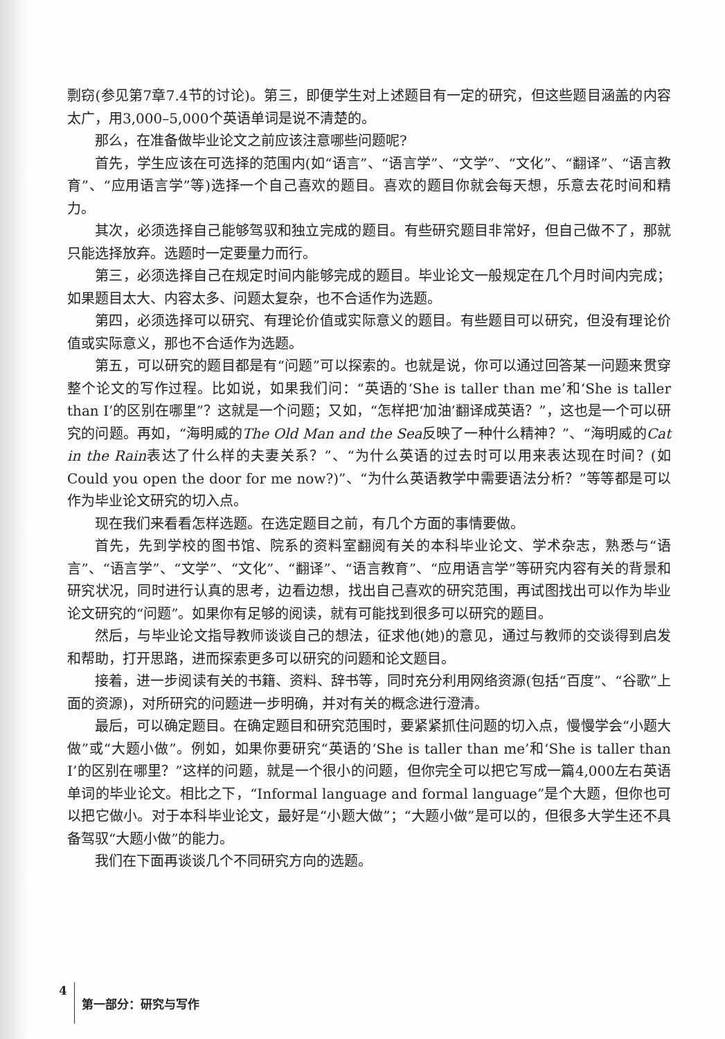剽窃(参见第7章7.4节的讨论)。第三，即便学生对上述题目有一定的研究，但这些题目涵盖的内容太广，用3,000–5,000个英语单词是说不清楚的。
那么，在准备做毕业论文之前应该注意哪些问题呢?
首先，学生应该在可选择的范围内(如“语言”、“语言学”、“文学”、“文化”、“翻译”、“语言教育”、“应用语言学”等)选择一个自己喜欢的题目。喜欢的题目你就会每天想，乐意去花时间和精力。
其次，必须选择自己能够驾驭和独立完成的题目。有些研究题目非常好，但自己做不了，那就只能选择放弃。选题时一定要量力而行。
第三，必须选择自己在规定时间内能够完成的题目。毕业论文一般规定在几个月时间内完成；如果题目太大、内容太多、问题太复杂，也不合适作为选题。
第四，必须选择可以研究、有理论价值或实际意义的题目。有些题目可以研究，但没有理论价值或实际意义，那也不合适作为选题。
第五，可以研究的题目都是有“问题”可以探索的。也就是说，你可以通过回答某一问题来贯穿整个论文的写作过程。比如说，如果我们问：“英语的‘She is taller than me’和‘She is taller than I’的区别在哪里”？这就是一个问题；又如，“怎样把‘加油’翻译成英语？”，这也是一个可以研究的问题。再如，“海明威的The Old Man and the Sea反映了一种什么精神？”、“海明威的Cat in the Rain表达了什么样的夫妻关系？”、“为什么英语的过去时可以用来表达现在时间？(如Could you open the door for me now?)”、“为什么英语教学中需要语法分析？”等等都是可以作为毕业论文研究的切入点。
现在我们来看看怎样选题。在选定题目之前，有几个方面的事情要做。
首先，先到学校的图书馆、院系的资料室翻阅有关的本科毕业论文、学术杂志，熟悉与“语言”、“语言学”、“文学”、“文化”、“翻译”、“语言教育”、“应用语言学”等研究内容有关的背景和研究状况，同时进行认真的思考，边看边想，找出自己喜欢的研究范围，再试图找出可以作为毕业论文研究的“问题”。如果你有足够的阅读，就有可能找到很多可以研究的题目。
然后，与毕业论文指导教师谈谈自己的想法，征求他(她)的意见，通过与教师的交谈得到启发和帮助，打开思路，进而探索更多可以研究的问题和论文题目。
接着，进一步阅读有关的书籍、资料、辞书等，同时充分利用网络资源(包括“百度”、“谷歌”上面的资源)，对所研究的问题进一步明确，并对有关的概念进行澄清。
最后，可以确定题目。在确定题目和研究范围时，要紧紧抓住问题的切入点，慢慢学会“小题大做”或“大题小做”。例如，如果你要研究“英语的‘She is taller than me’和‘She is taller than I’的区别在哪里？”这样的问题，就是一个很小的问题，但你完全可以把它写成一篇4,000左右英语单词的毕业论文。相比之下，“Informal language and formal language”是个大题，但你也可以把它做小。对于本科毕业论文，最好是“小题大做”；“大题小做”是可以的，但很多大学生还不具备驾驭“大题小做”的能力。
我们在下面再谈谈几个不同研究方向的选题。
4 第一部分：研究与写作